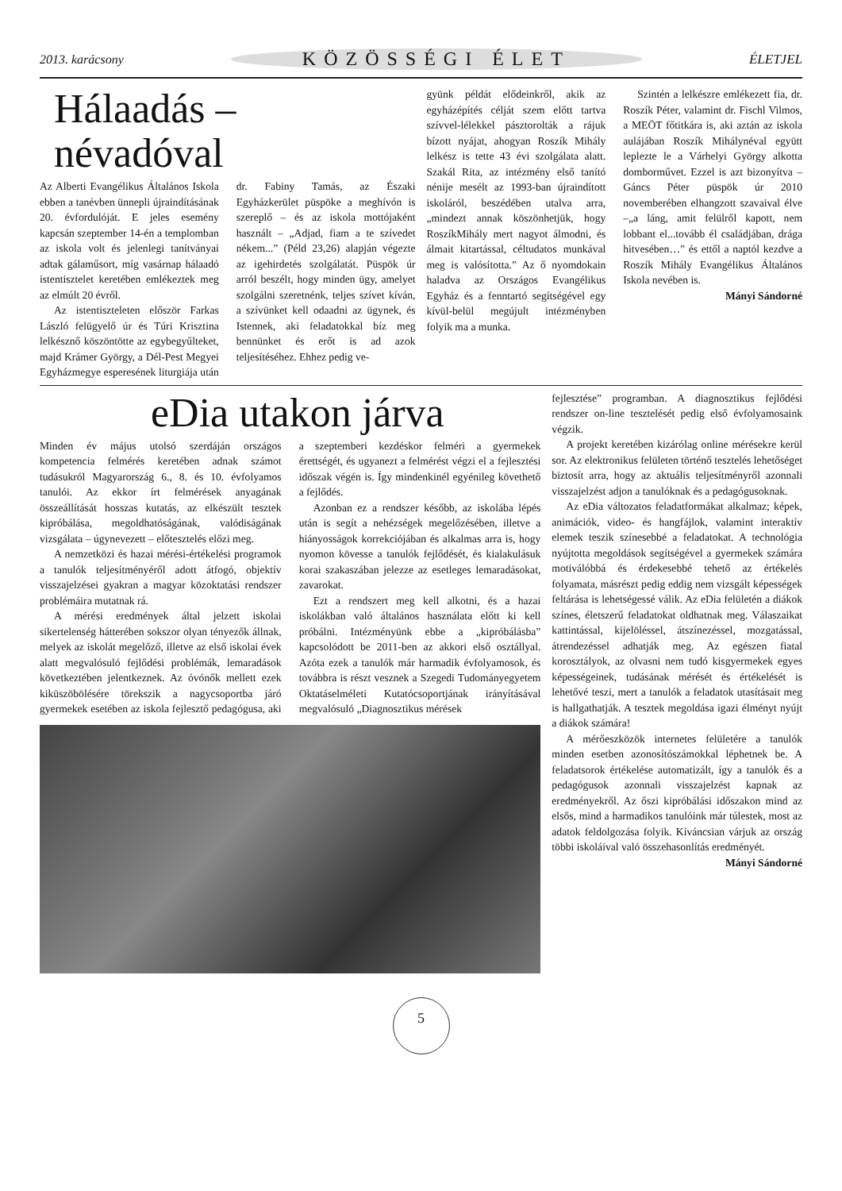2013. karácsony KÖZÖSSÉGI ÉLET ÉLETJEL
Hálaadás – névadóval
Az Alberti Evangélikus Általános Iskola ebben a tanévben ünnepli újraindításának 20. évfordulóját. E jeles esemény kapcsán szeptember 14-én a templomban az iskola volt és jelenlegi tanítványai adtak gálaműsort, míg vasárnap hálaadó istentisztelet keretében emlékeztek meg az elmúlt 20 évről.
Az istentiszteleten először Farkas László felügyelő úr és Túri Krisztina lelkésznő köszöntötte az egybegyűlteket, majd Krámer György, a Dél-Pest Megyei Egyházmegye esperesének liturgiája után dr. Fabiny Tamás, az Északi Egyházkerület püspöke a meghívón is szereplő – és az iskola mottójaként használt – „Adjad, fiam a te szívedet nékem...” (Péld 23,26) alapján végezte az igehirdetés szolgálatát. Püspök úr arról beszélt, hogy minden ügy, amelyet szolgálni szeretnénk, teljes szívet kíván, a szívünket kell odaadni az ügynek, és Istennek, aki feladatokkal bíz meg bennünket és erőt is ad azok teljesítéséhez. Ehhez pedig ve-
gyünk példát elődeinkről, akik az egyházépítés célját szem előtt tartva szívvel-lélekkel pásztorolták a rájuk bízott nyájat, ahogyan Roszík Mihály lelkész is tette 43 évi szolgálata alatt. Szakál Rita, az intézmény első tanító nénije mesélt az 1993-ban újraindított iskoláról, beszédében utalva arra, „mindezt annak köszönhetjük, hogy RoszíkMihály mert nagyot álmodni, és álmait kitartással, céltudatos munkával meg is valósította.” Az ő nyomdokain haladva az Országos Evangélikus Egyház és a fenntartó segítségével egy kívül-belül megújult intézményben folyik ma a munka.
Szintén a lelkészre emlékezett fia, dr. Roszík Péter, valamint dr. Fischl Vilmos, a MEÖT főtitkára is, aki aztán az iskola aulájában Roszík Mihálynéval együtt leplezte le a Várhelyi György alkotta domborművet. Ezzel is azt bizonyítva – Gáncs Péter püspök úr 2010 novemberében elhangzott szavaival élve –„a láng, amit felülről kapott, nem lobbant el...tovább él családjában, drága hitvesében…” és ettől a naptól kezdve a Roszík Mihály Evangélikus Általános Iskola nevében is.
Mányi Sándorné
eDia utakon járva
Minden év május utolsó szerdáján országos kompetencia felmérés keretében adnak számot tudásukról Magyarország 6., 8. és 10. évfolyamos tanulói. Az ekkor írt felmérések anyagának összeállítását hosszas kutatás, az elkészült tesztek kipróbálása, megoldhatóságának, valódiságának vizsgálata – úgynevezett – előtesztelés előzi meg.
A nemzetközi és hazai mérési-értékelési programok a tanulók teljesítményéről adott átfogó, objektív visszajelzései gyakran a magyar közoktatási rendszer problémáira mutatnak rá.
A mérési eredmények által jelzett iskolai sikertelenség hátterében sokszor olyan tényezők állnak, melyek az iskolát megelőző, illetve az első iskolai évek alatt megvalósuló fejlődési problémák, lemaradások következtében jelentkeznek. Az óvónők mellett ezek kiküszöbölésére törekszik a nagycsoportba járó gyermekek esetében az iskola fejlesztő pedagógusa, aki a szeptemberi kezdéskor felméri a gyermekek érettségét, és ugyanezt a felmérést végzi el a fejlesztési időszak végén is. Így mindenkinél egyénileg követhető a fejlődés.
Azonban ez a rendszer később, az iskolába lépés után is segít a nehézségek megelőzésében, illetve a hiányosságok korrekciójában és alkalmas arra is, hogy nyomon kövesse a tanulók fejlődését, és kialakulásuk korai szakaszában jelezze az esetleges lemaradásokat, zavarokat.
Ezt a rendszert meg kell alkotni, és a hazai iskolákban való általános használata előtt ki kell próbálni. Intézményünk ebbe a „kipróbálásba” kapcsolódott be 2011-ben az akkori első osztállyal. Azóta ezek a tanulók már harmadik évfolyamosok, és továbbra is részt vesznek a Szegedi Tudományegyetem Oktatáselméleti Kutatócsoportjának irányításával megvalósuló „Diagnosztikus mérések
fejlesztése” programban. A diagnosztikus fejlődési rendszer on-line tesztelését pedig első évfolyamosaink végzik.
A projekt keretében kizárólag online mérésekre kerül sor. Az elektronikus felületen történő tesztelés lehetőséget biztosít arra, hogy az aktuális teljesítményről azonnali visszajelzést adjon a tanulóknak és a pedagógusoknak.
Az eDia változatos feladatformákat alkalmaz; képek, animációk, video- és hangfájlok, valamint interaktív elemek teszik színesebbé a feladatokat. A technológia nyújtotta megoldások segítségével a gyermekek számára motiválóbbá és érdekesebbé tehető az értékelés folyamata, másrészt pedig eddig nem vizsgált képességek feltárása is lehetségessé válik. Az eDia felületén a diákok színes, életszerű feladatokat oldhatnak meg. Válaszaikat kattintással, kijelöléssel, átszínezéssel, mozgatással, átrendezéssel adhatják meg. Az egészen fiatal korosztályok, az olvasni nem tudó kisgyermekek egyes képességeinek, tudásának mérését és értékelését is lehetővé teszi, mert a tanulók a feladatok utasításait meg is hallgathatják. A tesztek megoldása igazi élményt nyújt a diákok számára!
A mérőeszközök internetes felületére a tanulók minden esetben azonosítószámokkal léphetnek be. A feladatsorok értékelése automatizált, így a tanulók és a pedagógusok azonnali visszajelzést kapnak az eredményekről. Az őszi kipróbálási időszakon mind az elsős, mind a harmadikos tanulóink már túlestek, most az adatok feldolgozása folyik. Kíváncsian várjuk az ország többi iskoláival való összehasonlítás eredményét.
Mányi Sándorné
5